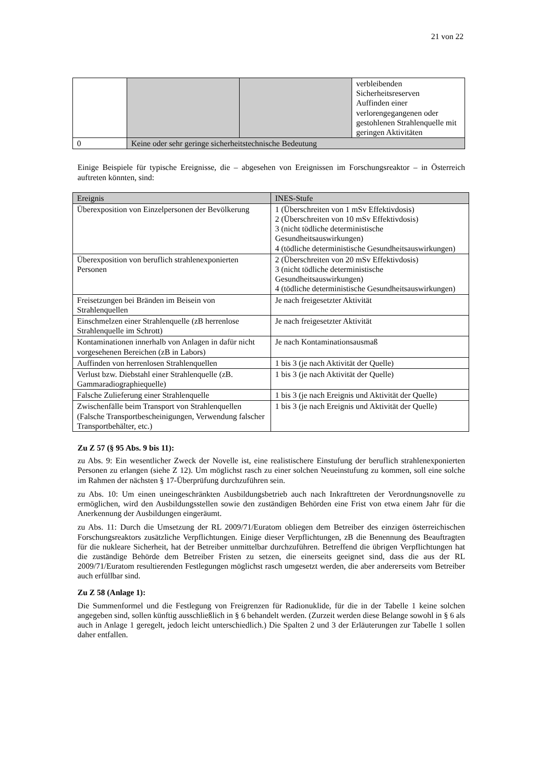21 von 22
| | | | verbleibenden Sicherheitsreserven Auffinden einer verlorengegangenen oder gestohlenen Strahlenquelle mit geringen Aktivitäten |
| 0 | Keine oder sehr geringe sicherheitstechnische Bedeutung | | |
Einige Beispiele für typische Ereignisse, die – abgesehen von Ereignissen im Forschungsreaktor – in Österreich auftreten könnten, sind:
| Ereignis | INES-Stufe |
| --- | --- |
| Überexposition von Einzelpersonen der Bevölkerung | 1 (Überschreiten von 1 mSv Effektivdosis) 2 (Überschreiten von 10 mSv Effektivdosis) 3 (nicht tödliche deterministische Gesundheitsauswirkungen) 4 (tödliche deterministische Gesundheitsauswirkungen) |
| Überexposition von beruflich strahlenexponierten Personen | 2 (Überschreiten von 20 mSv Effektivdosis) 3 (nicht tödliche deterministische Gesundheitsauswirkungen) 4 (tödliche deterministische Gesundheitsauswirkungen) |
| Freisetzungen bei Bränden im Beisein von Strahlenquellen | Je nach freigesetzter Aktivität |
| Einschmelzen einer Strahlenquelle (zB herrenlose Strahlenquelle im Schrott) | Je nach freigesetzter Aktivität |
| Kontaminationen innerhalb von Anlagen in dafür nicht vorgesehenen Bereichen (zB in Labors) | Je nach Kontaminationsausmaß |
| Auffinden von herrenlosen Strahlenquellen | 1 bis 3 (je nach Aktivität der Quelle) |
| Verlust bzw. Diebstahl einer Strahlenquelle (zB. Gammaradiographiequelle) | 1 bis 3 (je nach Aktivität der Quelle) |
| Falsche Zulieferung einer Strahlenquelle | 1 bis 3 (je nach Ereignis und Aktivität der Quelle) |
| Zwischenfälle beim Transport von Strahlenquellen (Falsche Transportbescheinigungen, Verwendung falscher Transportbehälter, etc.) | 1 bis 3 (je nach Ereignis und Aktivität der Quelle) |
Zu Z 57 (§ 95 Abs. 9 bis 11):
zu Abs. 9: Ein wesentlicher Zweck der Novelle ist, eine realistischere Einstufung der beruflich strahlenexponierten Personen zu erlangen (siehe Z 12). Um möglichst rasch zu einer solchen Neueinstufung zu kommen, soll eine solche im Rahmen der nächsten § 17-Überprüfung durchzuführen sein.
zu Abs. 10: Um einen uneingeschränkten Ausbildungsbetrieb auch nach Inkrafttreten der Verordnungsnovelle zu ermöglichen, wird den Ausbildungsstellen sowie den zuständigen Behörden eine Frist von etwa einem Jahr für die Anerkennung der Ausbildungen eingeräumt.
zu Abs. 11: Durch die Umsetzung der RL 2009/71/Euratom obliegen dem Betreiber des einzigen österreichischen Forschungsreaktors zusätzliche Verpflichtungen. Einige dieser Verpflichtungen, zB die Benennung des Beauftragten für die nukleare Sicherheit, hat der Betreiber unmittelbar durchzuführen. Betreffend die übrigen Verpflichtungen hat die zuständige Behörde dem Betreiber Fristen zu setzen, die einerseits geeignet sind, dass die aus der RL 2009/71/Euratom resultierenden Festlegungen möglichst rasch umgesetzt werden, die aber andererseits vom Betreiber auch erfüllbar sind.
Zu Z 58 (Anlage 1):
Die Summenformel und die Festlegung von Freigrenzen für Radionuklide, für die in der Tabelle 1 keine solchen angegeben sind, sollen künftig ausschließlich in § 6 behandelt werden. (Zurzeit werden diese Belange sowohl in § 6 als auch in Anlage 1 geregelt, jedoch leicht unterschiedlich.) Die Spalten 2 und 3 der Erläuterungen zur Tabelle 1 sollen daher entfallen.